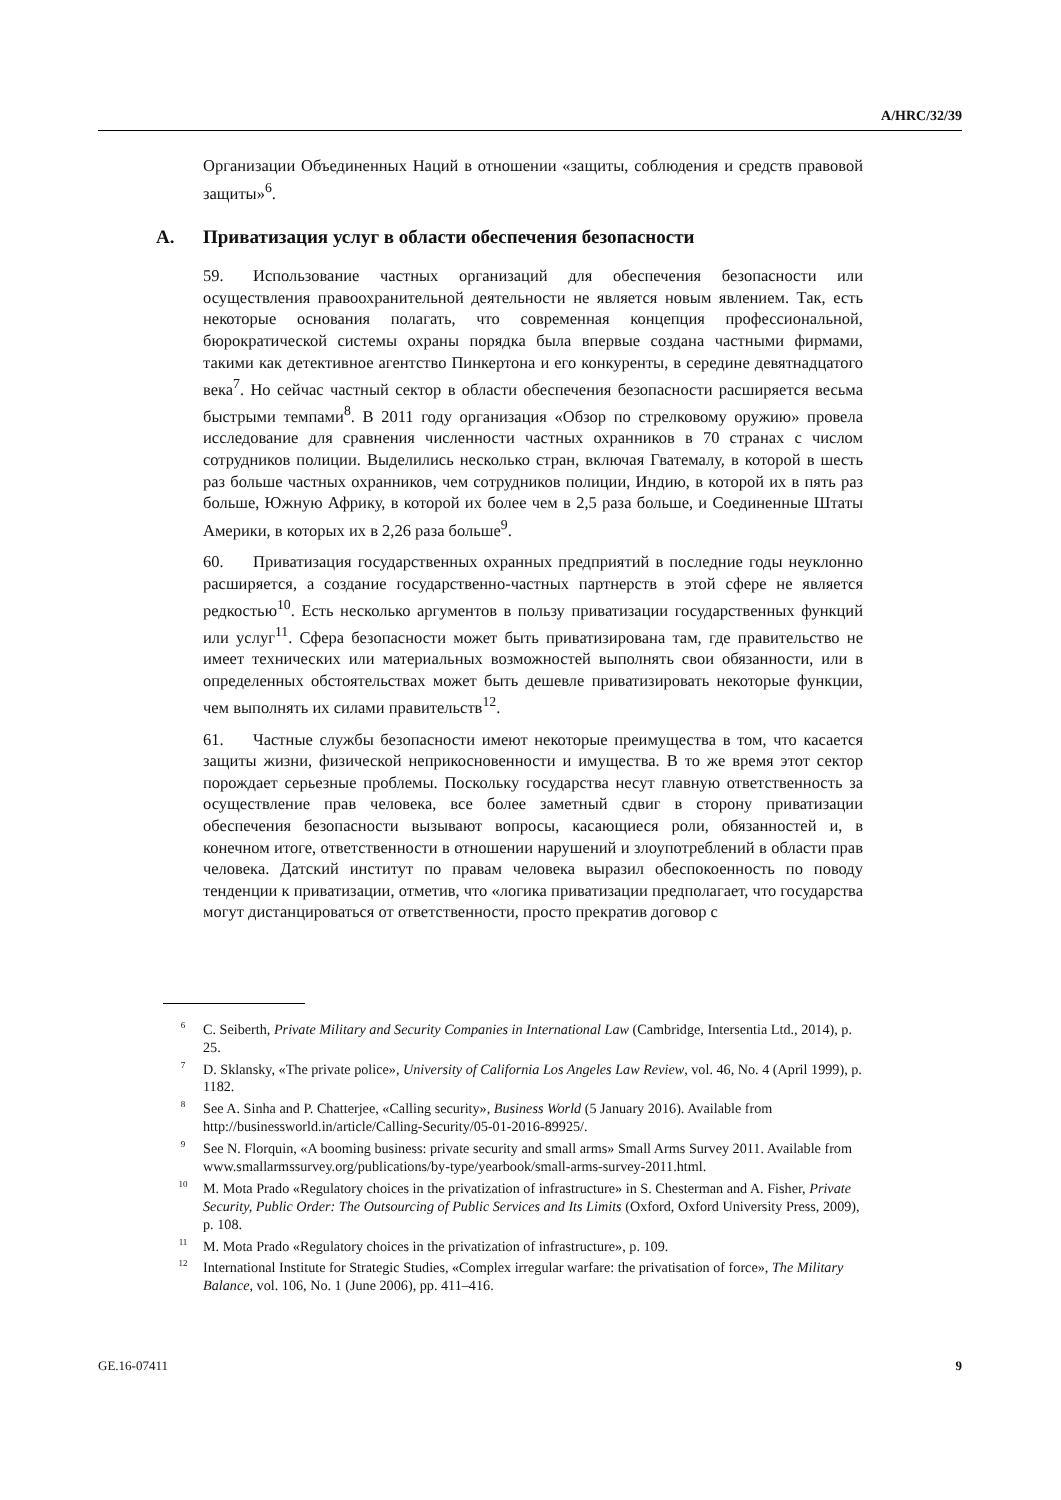A/HRC/32/39
Организации Объединенных Наций в отношении «защиты, соблюдения и средств правовой защиты»<sup>6</sup>.
A. Приватизация услуг в области обеспечения безопасности
59. Использование частных организаций для обеспечения безопасности или осуществления правоохранительной деятельности не является новым явлением. Так, есть некоторые основания полагать, что современная концепция профессиональной, бюрократической системы охраны порядка была впервые создана частными фирмами, такими как детективное агентство Пинкертона и его конкуренты, в середине девятнадцатого века<sup>7</sup>. Но сейчас частный сектор в области обеспечения безопасности расширяется весьма быстрыми темпами<sup>8</sup>. В 2011 году организация «Обзор по стрелковому оружию» провела исследование для сравнения численности частных охранников в 70 странах с числом сотрудников полиции. Выделились несколько стран, включая Гватемалу, в которой в шесть раз больше частных охранников, чем сотрудников полиции, Индию, в которой их в пять раз больше, Южную Африку, в которой их более чем в 2,5 раза больше, и Соединенные Штаты Америки, в которых их в 2,26 раза больше<sup>9</sup>.
60. Приватизация государственных охранных предприятий в последние годы неуклонно расширяется, а создание государственно-частных партнерств в этой сфере не является редкостью<sup>10</sup>. Есть несколько аргументов в пользу приватизации государственных функций или услуг<sup>11</sup>. Сфера безопасности может быть приватизирована там, где правительство не имеет технических или материальных возможностей выполнять свои обязанности, или в определенных обстоятельствах может быть дешевле приватизировать некоторые функции, чем выполнять их силами правительств<sup>12</sup>.
61. Частные службы безопасности имеют некоторые преимущества в том, что касается защиты жизни, физической неприкосновенности и имущества. В то же время этот сектор порождает серьезные проблемы. Поскольку государства несут главную ответственность за осуществление прав человека, все более заметный сдвиг в сторону приватизации обеспечения безопасности вызывают вопросы, касающиеся роли, обязанностей и, в конечном итоге, ответственности в отношении нарушений и злоупотреблений в области прав человека. Датский институт по правам человека выразил обеспокоенность по поводу тенденции к приватизации, отметив, что «логика приватизации предполагает, что государства могут дистанцироваться от ответственности, просто прекратив договор с
<sup>6</sup>C. Seiberth, Private Military and Security Companies in International Law (Cambridge, Intersentia Ltd., 2014), p. 25.
<sup>7</sup> D. Sklansky, «The private police», University of California Los Angeles Law Review, vol. 46, No. 4 (April 1999), p. 1182.
<sup>8</sup> See A. Sinha and P. Chatterjee, «Calling security», Business World (5 January 2016). Available from http://businessworld.in/article/Calling-Security/05-01-2016-89925/.
<sup>9</sup> See N. Florquin, «A booming business: private security and small arms» Small Arms Survey 2011. Available from www.smallarmssurvey.org/publications/by-type/yearbook/small-arms-survey-2011.html.
<sup>10</sup> M. Mota Prado «Regulatory choices in the privatization of infrastructure» in S. Chesterman and A. Fisher, Private Security, Public Order: The Outsourcing of Public Services and Its Limits (Oxford, Oxford University Press, 2009), p. 108.
<sup>11</sup> M. Mota Prado «Regulatory choices in the privatization of infrastructure», p. 109.
<sup>12</sup> International Institute for Strategic Studies, «Complex irregular warfare: the privatisation of force», The Military Balance, vol. 106, No. 1 (June 2006), pp. 411–416.
GE.16-07411 9